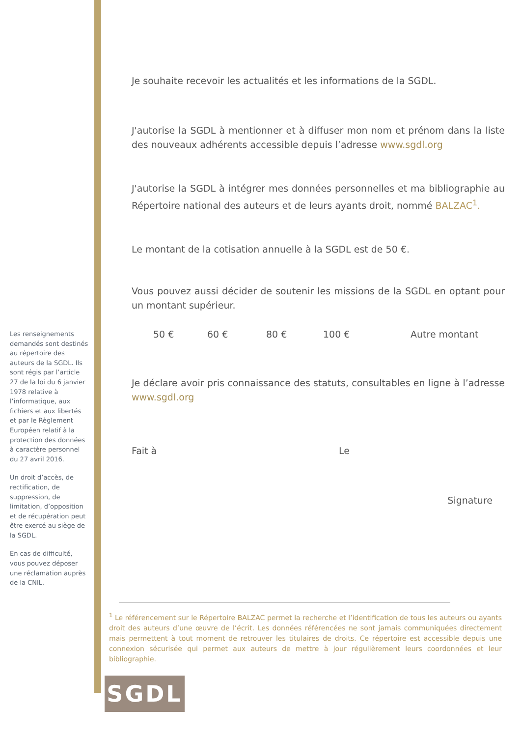Les renseignements demandés sont destinés au répertoire des auteurs de la SGDL. Ils sont régis par l’article 27 de la loi du 6 janvier 1978 relative à l’informatique, aux fichiers et aux libertés et par le Règlement Européen relatif à la protection des données à caractère personnel du 27 avril 2016.
Un droit d’accès, de rectification, de suppression, de limitation, d’opposition et de récupération peut être exercé au siège de la SGDL.
En cas de difficulté, vous pouvez déposer une réclamation auprès de la CNIL.
Je souhaite recevoir les actualités et les informations de la SGDL.
J'autorise la SGDL à mentionner et à diffuser mon nom et prénom dans la liste des nouveaux adhérents accessible depuis l’adresse www.sgdl.org
J'autorise la SGDL à intégrer mes données personnelles et ma bibliographie au Répertoire national des auteurs et de leurs ayants droit, nommé BALZAC<sup>1</sup>.
Le montant de la cotisation annuelle à la SGDL est de 50 €.
Vous pouvez aussi décider de soutenir les missions de la SGDL en optant pour un montant supérieur.
50 € 60 € 80 € 100 € Autre montant
Je déclare avoir pris connaissance des statuts, consultables en ligne à l’adresse www.sgdl.org
Fait à Le
Signature
<sup>1</sup> Le référencement sur le Répertoire BALZAC permet la recherche et l’identification de tous les auteurs ou ayants droit des auteurs d’une œuvre de l’écrit. Les données référencées ne sont jamais communiquées directement mais permettent à tout moment de retrouver les titulaires de droits. Ce répertoire est accessible depuis une connexion sécurisée qui permet aux auteurs de mettre à jour régulièrement leurs coordonnées et leur bibliographie.
SGDL